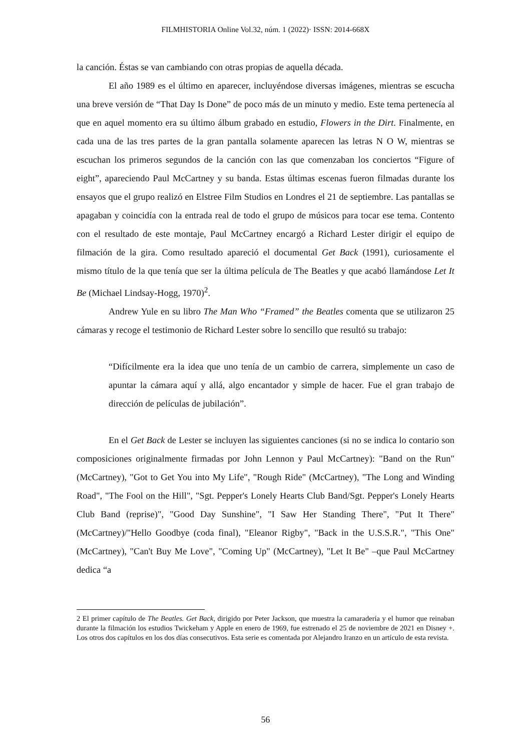FILMHISTORIA Online Vol.32, núm. 1 (2022)· ISSN: 2014-668X
la canción. Éstas se van cambiando con otras propias de aquella década.
El año 1989 es el último en aparecer, incluyéndose diversas imágenes, mientras se escucha una breve versión de “That Day Is Done” de poco más de un minuto y medio. Este tema pertenecía al que en aquel momento era su último álbum grabado en estudio, Flowers in the Dirt. Finalmente, en cada una de las tres partes de la gran pantalla solamente aparecen las letras N O W, mientras se escuchan los primeros segundos de la canción con las que comenzaban los conciertos “Figure of eight”, apareciendo Paul McCartney y su banda. Estas últimas escenas fueron filmadas durante los ensayos que el grupo realizó en Elstree Film Studios en Londres el 21 de septiembre. Las pantallas se apagaban y coincidía con la entrada real de todo el grupo de músicos para tocar ese tema. Contento con el resultado de este montaje, Paul McCartney encargó a Richard Lester dirigir el equipo de filmación de la gira. Como resultado apareció el documental Get Back (1991), curiosamente el mismo título de la que tenía que ser la última película de The Beatles y que acabó llamándose Let It Be (Michael Lindsay-Hogg, 1970)<sup>2</sup>.
Andrew Yule en su libro The Man Who “Framed” the Beatles comenta que se utilizaron 25 cámaras y recoge el testimonio de Richard Lester sobre lo sencillo que resultó su trabajo:
“Difícilmente era la idea que uno tenía de un cambio de carrera, simplemente un caso de apuntar la cámara aquí y allá, algo encantador y simple de hacer. Fue el gran trabajo de dirección de películas de jubilación”.
En el Get Back de Lester se incluyen las siguientes canciones (si no se indica lo contario son composiciones originalmente firmadas por John Lennon y Paul McCartney): "Band on the Run" (McCartney), "Got to Get You into My Life", "Rough Ride" (McCartney), "The Long and Winding Road", "The Fool on the Hill", "Sgt. Pepper's Lonely Hearts Club Band/Sgt. Pepper's Lonely Hearts Club Band (reprise)", "Good Day Sunshine", "I Saw Her Standing There", "Put It There" (McCartney)/"Hello Goodbye (coda final), "Eleanor Rigby", "Back in the U.S.S.R.", "This One" (McCartney), "Can't Buy Me Love", "Coming Up" (McCartney), "Let It Be" –que Paul McCartney dedica “a
2 El primer capítulo de The Beatles. Get Back, dirigido por Peter Jackson, que muestra la camaradería y el humor que reinaban durante la filmación los estudios Twickeham y Apple en enero de 1969, fue estrenado el 25 de noviembre de 2021 en Disney +. Los otros dos capítulos en los dos días consecutivos. Esta serie es comentada por Alejandro Iranzo en un artículo de esta revista.
56